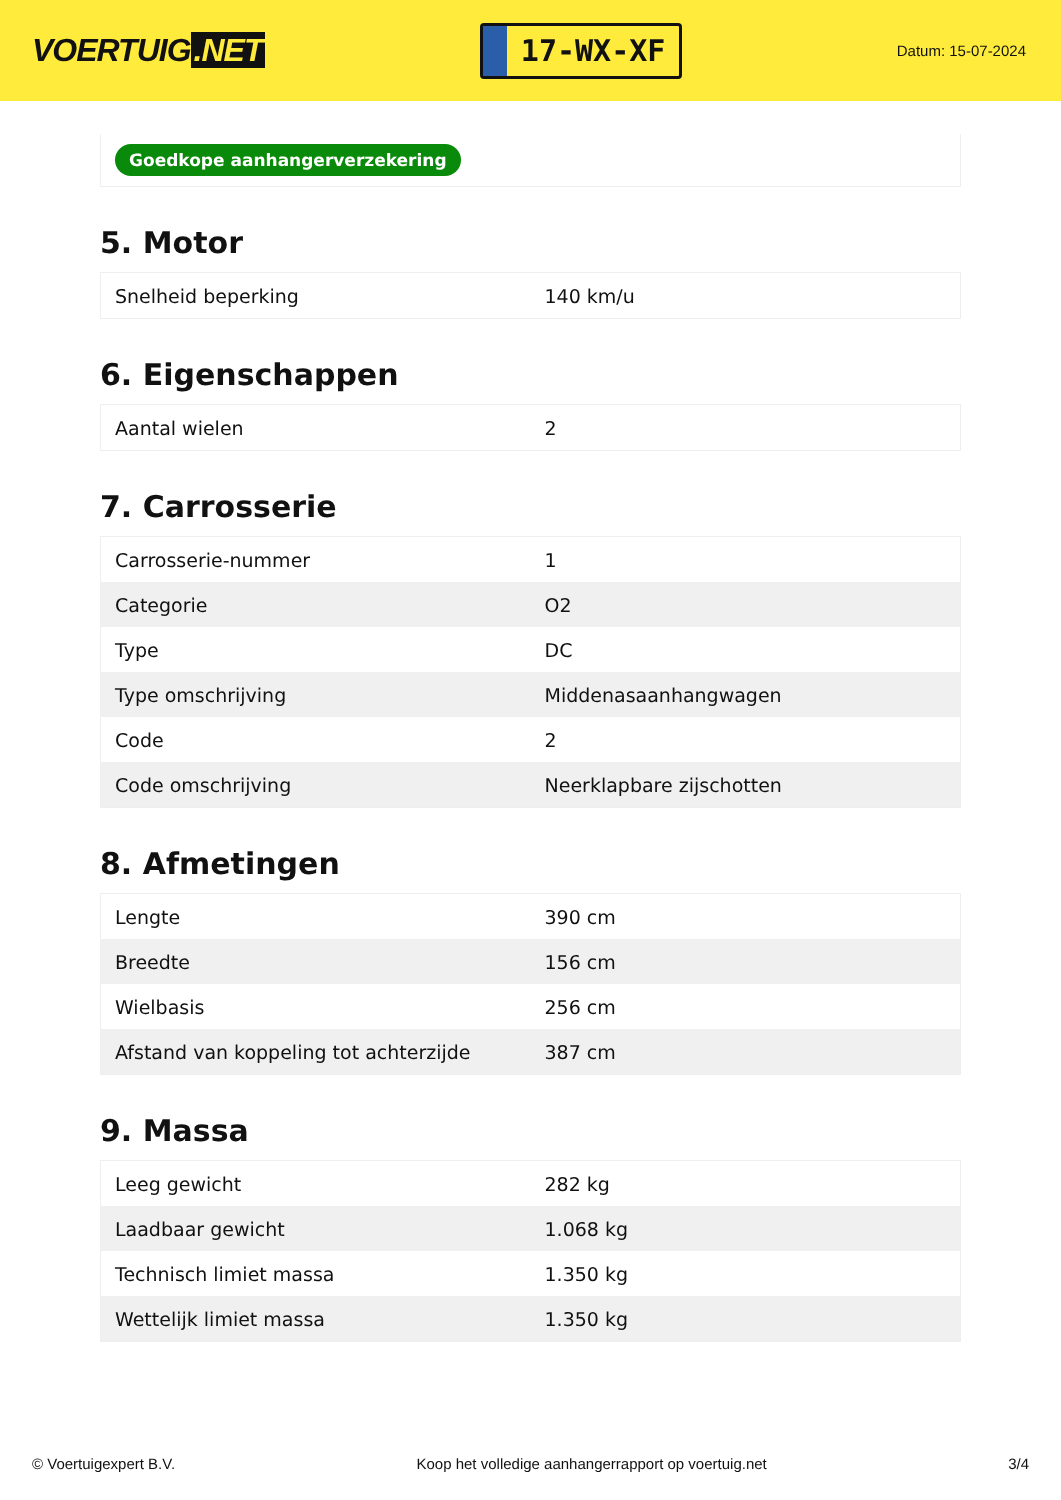VOERTUIG.NET
17-WX-XF
Datum: 15-07-2024
Goedkope aanhangerverzekering
5. Motor
| Snelheid beperking | 140 km/u |
6. Eigenschappen
| Aantal wielen | 2 |
7. Carrosserie
| Carrosserie-nummer | 1 |
| Categorie | O2 |
| Type | DC |
| Type omschrijving | Middenasaanhangwagen |
| Code | 2 |
| Code omschrijving | Neerklapbare zijschotten |
8. Afmetingen
| Lengte | 390 cm |
| Breedte | 156 cm |
| Wielbasis | 256 cm |
| Afstand van koppeling tot achterzijde | 387 cm |
9. Massa
| Leeg gewicht | 282 kg |
| Laadbaar gewicht | 1.068 kg |
| Technisch limiet massa | 1.350 kg |
| Wettelijk limiet massa | 1.350 kg |
© Voertuigexpert B.V. Koop het volledige aanhangerrapport op voertuig.net 3/4